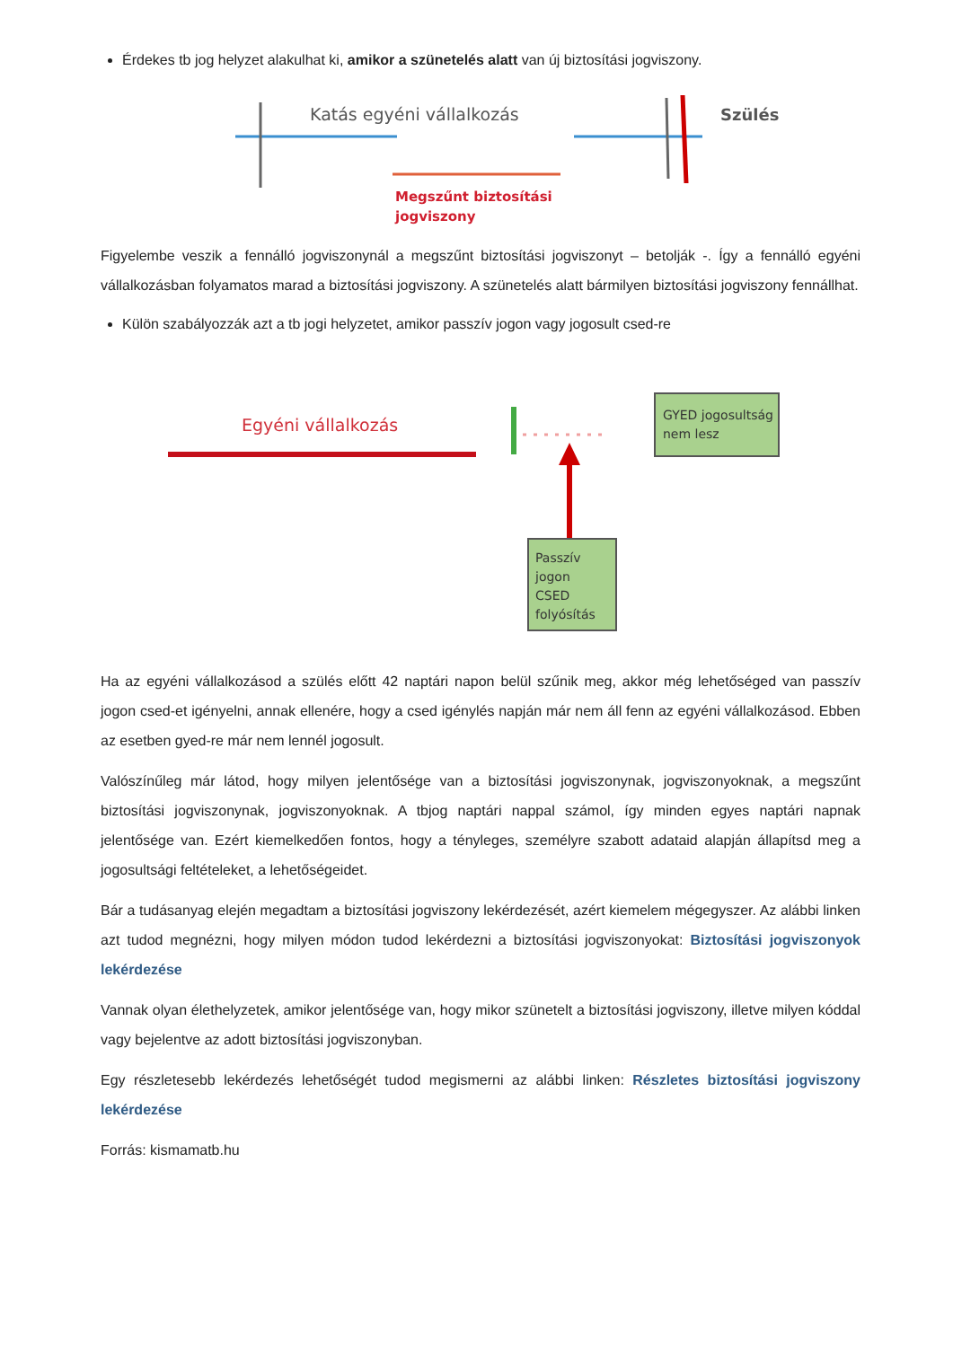Érdekes tb jog helyzet alakulhat ki, amikor a szünetelés alatt van új biztosítási jogviszony.
Katás egyéni vállalkozás
Megszűnt biztosítási
jogviszony
Szülés
Figyelembe veszik a fennálló jogviszonynál a megszűnt biztosítási jogviszonyt – betolják -. Így a fennálló egyéni vállalkozásban folyamatos marad a biztosítási jogviszony. A szünetelés alatt bármilyen biztosítási jogviszony fennállhat.
Külön szabályozzák azt a tb jogi helyzetet, amikor passzív jogon vagy jogosult csed-re
Egyéni vállalkozás
GYED jogosultság
nem lesz
Passzív
jogon
CSED
folyósítás
Ha az egyéni vállalkozásod a szülés előtt 42 naptári napon belül szűnik meg, akkor még lehetőséged van passzív jogon csed-et igényelni, annak ellenére, hogy a csed igénylés napján már nem áll fenn az egyéni vállalkozásod. Ebben az esetben gyed-re már nem lennél jogosult.
Valószínűleg már látod, hogy milyen jelentősége van a biztosítási jogviszonynak, jogviszonyoknak, a megszűnt biztosítási jogviszonynak, jogviszonyoknak. A tbjog naptári nappal számol, így minden egyes naptári napnak jelentősége van. Ezért kiemelkedően fontos, hogy a tényleges, személyre szabott adataid alapján állapítsd meg a jogosultsági feltételeket, a lehetőségeidet.
Bár a tudásanyag elején megadtam a biztosítási jogviszony lekérdezését, azért kiemelem mégegyszer. Az alábbi linken azt tudod megnézni, hogy milyen módon tudod lekérdezni a biztosítási jogviszonyokat: Biztosítási jogviszonyok lekérdezése
Vannak olyan élethelyzetek, amikor jelentősége van, hogy mikor szünetelt a biztosítási jogviszony, illetve milyen kóddal vagy bejelentve az adott biztosítási jogviszonyban.
Egy részletesebb lekérdezés lehetőségét tudod megismerni az alábbi linken: Részletes biztosítási jogviszony lekérdezése
Forrás: kismamatb.hu